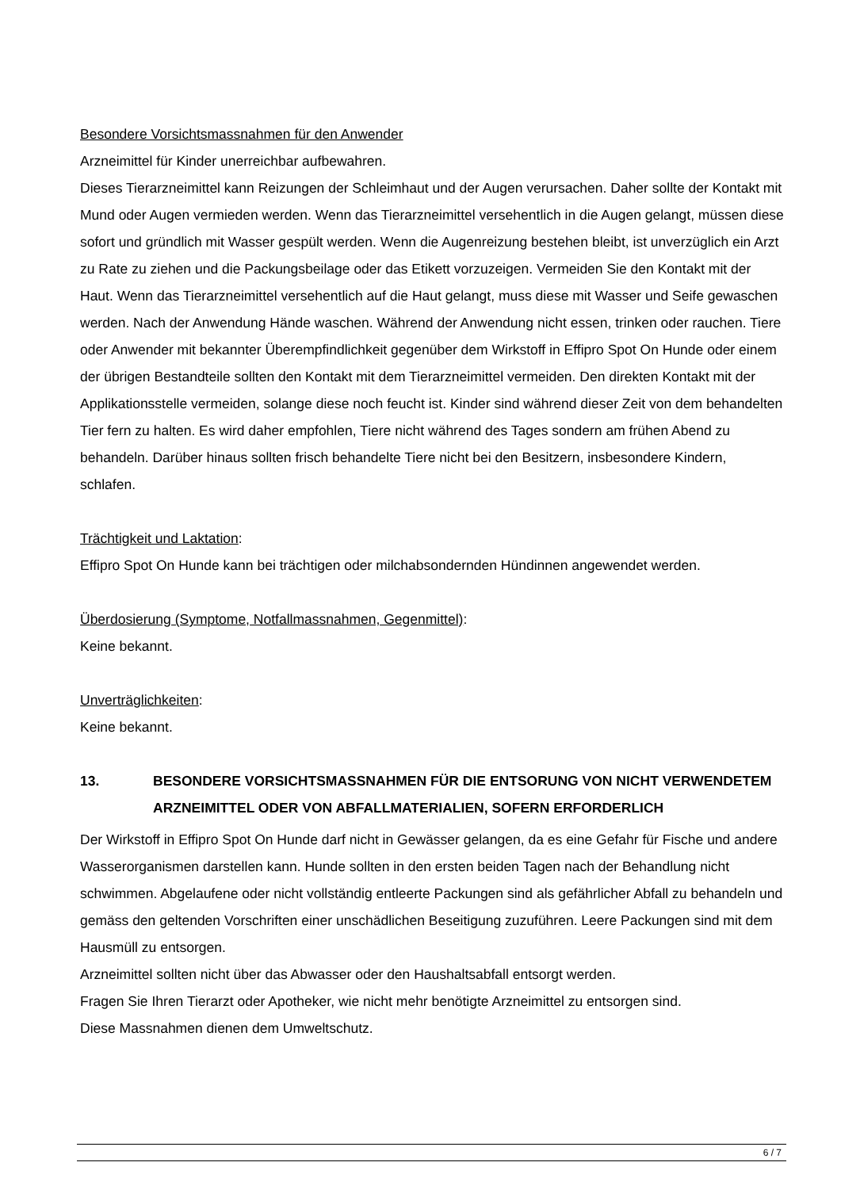Besondere Vorsichtsmassnahmen für den Anwender
Arzneimittel für Kinder unerreichbar aufbewahren.
Dieses Tierarzneimittel kann Reizungen der Schleimhaut und der Augen verursachen. Daher sollte der Kontakt mit Mund oder Augen vermieden werden. Wenn das Tierarzneimittel versehentlich in die Augen gelangt, müssen diese sofort und gründlich mit Wasser gespült werden. Wenn die Augenreizung bestehen bleibt, ist unverzüglich ein Arzt zu Rate zu ziehen und die Packungsbeilage oder das Etikett vorzuzeigen. Vermeiden Sie den Kontakt mit der Haut. Wenn das Tierarzneimittel versehentlich auf die Haut gelangt, muss diese mit Wasser und Seife gewaschen werden. Nach der Anwendung Hände waschen. Während der Anwendung nicht essen, trinken oder rauchen. Tiere oder Anwender mit bekannter Überempfindlichkeit gegenüber dem Wirkstoff in Effipro Spot On Hunde oder einem der übrigen Bestandteile sollten den Kontakt mit dem Tierarzneimittel vermeiden. Den direkten Kontakt mit der Applikationsstelle vermeiden, solange diese noch feucht ist. Kinder sind während dieser Zeit von dem behandelten Tier fern zu halten. Es wird daher empfohlen, Tiere nicht während des Tages sondern am frühen Abend zu behandeln. Darüber hinaus sollten frisch behandelte Tiere nicht bei den Besitzern, insbesondere Kindern, schlafen.
Trächtigkeit und Laktation:
Effipro Spot On Hunde kann bei trächtigen oder milchabsondernden Hündinnen angewendet werden.
Überdosierung (Symptome, Notfallmassnahmen, Gegenmittel):
Keine bekannt.
Unverträglichkeiten:
Keine bekannt.
13. BESONDERE VORSICHTSMASSNAHMEN FÜR DIE ENTSORUNG VON NICHT VERWENDETEM ARZNEIMITTEL ODER VON ABFALLMATERIALIEN, SOFERN ERFORDERLICH
Der Wirkstoff in Effipro Spot On Hunde darf nicht in Gewässer gelangen, da es eine Gefahr für Fische und andere Wasserorganismen darstellen kann. Hunde sollten in den ersten beiden Tagen nach der Behandlung nicht schwimmen. Abgelaufene oder nicht vollständig entleerte Packungen sind als gefährlicher Abfall zu behandeln und gemäss den geltenden Vorschriften einer unschädlichen Beseitigung zuzuführen. Leere Packungen sind mit dem Hausmüll zu entsorgen.
Arzneimittel sollten nicht über das Abwasser oder den Haushaltsabfall entsorgt werden.
Fragen Sie Ihren Tierarzt oder Apotheker, wie nicht mehr benötigte Arzneimittel zu entsorgen sind.
Diese Massnahmen dienen dem Umweltschutz.
6 / 7